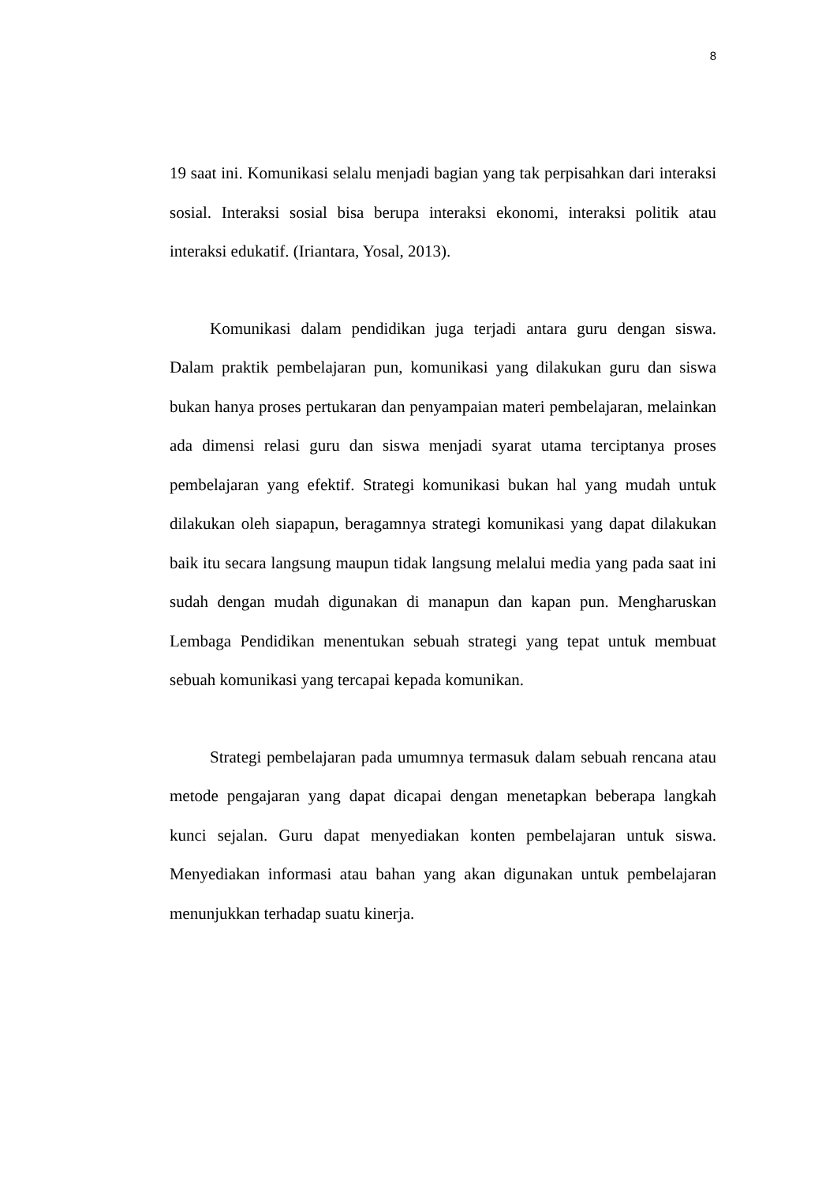8
19 saat ini. Komunikasi selalu menjadi bagian yang tak perpisahkan dari interaksi sosial. Interaksi sosial bisa berupa interaksi ekonomi, interaksi politik atau interaksi edukatif. (Iriantara, Yosal, 2013).
Komunikasi dalam pendidikan juga terjadi antara guru dengan siswa. Dalam praktik pembelajaran pun, komunikasi yang dilakukan guru dan siswa bukan hanya proses pertukaran dan penyampaian materi pembelajaran, melainkan ada dimensi relasi guru dan siswa menjadi syarat utama terciptanya proses pembelajaran yang efektif. Strategi komunikasi bukan hal yang mudah untuk dilakukan oleh siapapun, beragamnya strategi komunikasi yang dapat dilakukan baik itu secara langsung maupun tidak langsung melalui media yang pada saat ini sudah dengan mudah digunakan di manapun dan kapan pun. Mengharuskan Lembaga Pendidikan menentukan sebuah strategi yang tepat untuk membuat sebuah komunikasi yang tercapai kepada komunikan.
Strategi pembelajaran pada umumnya termasuk dalam sebuah rencana atau metode pengajaran yang dapat dicapai dengan menetapkan beberapa langkah kunci sejalan. Guru dapat menyediakan konten pembelajaran untuk siswa. Menyediakan informasi atau bahan yang akan digunakan untuk pembelajaran menunjukkan terhadap suatu kinerja.